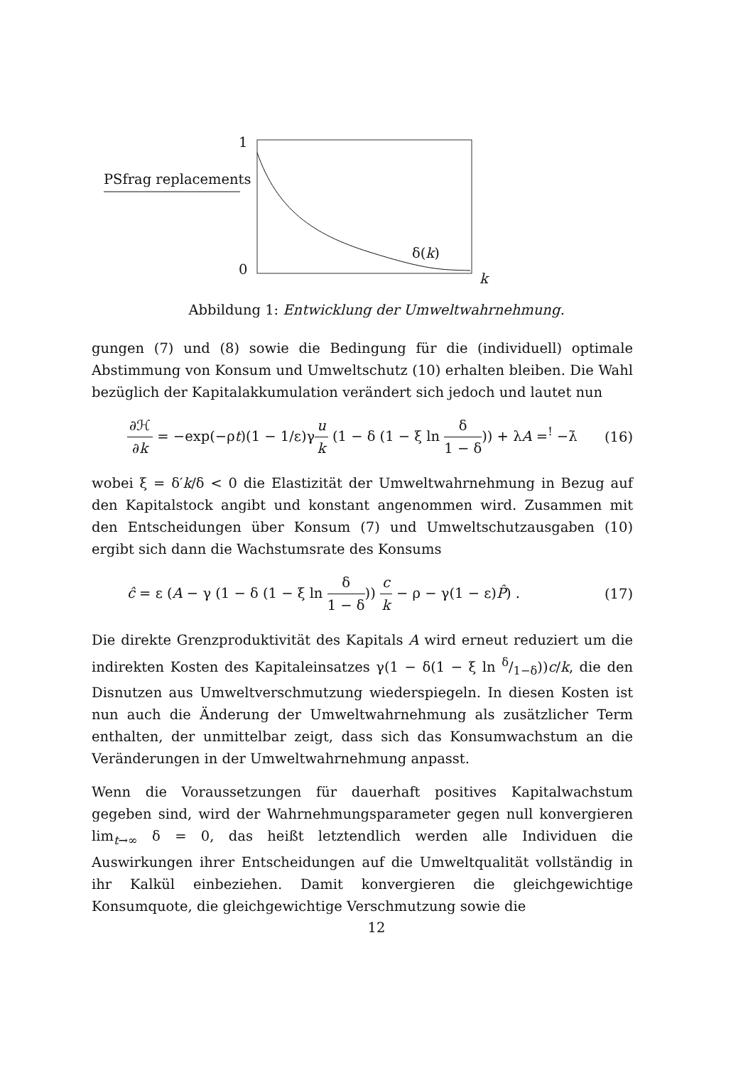1
PSfrag replacements
δ(k)
0
k
Abbildung 1: Entwicklung der Umweltwahrnehmung.
gungen (7) und (8) sowie die Bedingung für die (individuell) optimale Abstimmung von Konsum und Umweltschutz (10) erhalten bleiben. Die Wahl bezüglich der Kapitalakkumulation verändert sich jedoch und lautet nun
∂ℋ ∂k = −exp(−ρt)(1 − 1/ε)γu k (1 − δ (1 − ξ ln δ 1 − δ)) + λA =<sup>!</sup> −λ̇ (16)
wobei ξ = δ′k/δ < 0 die Elastizität der Umweltwahrnehmung in Bezug auf den Kapitalstock angibt und konstant angenommen wird. Zusammen mit den Entscheidungen über Konsum (7) und Umweltschutzausgaben (10) ergibt sich dann die Wachstumsrate des Konsums
ĉ = ε (A − γ (1 − δ (1 − ξ ln δ 1 − δ)) c k − ρ − γ(1 − ε)P̂) . (17)
Die direkte Grenzproduktivität des Kapitals A wird erneut reduziert um die indirekten Kosten des Kapitaleinsatzes γ(1 − δ(1 − ξ ln δ/1−δ))c/k, die den Disnutzen aus Umweltverschmutzung wiederspiegeln. In diesen Kosten ist nun auch die Änderung der Umweltwahrnehmung als zusätzlicher Term enthalten, der unmittelbar zeigt, dass sich das Konsumwachstum an die Veränderungen in der Umweltwahrnehmung anpasst.
Wenn die Voraussetzungen für dauerhaft positives Kapitalwachstum gegeben sind, wird der Wahrnehmungsparameter gegen null konvergieren lim<sub>t→∞</sub> δ = 0, das heißt letztendlich werden alle Individuen die Auswirkungen ihrer Entscheidungen auf die Umweltqualität vollständig in ihr Kalkül einbeziehen. Damit konvergieren die gleichgewichtige Konsumquote, die gleichgewichtige Verschmutzung sowie die
12